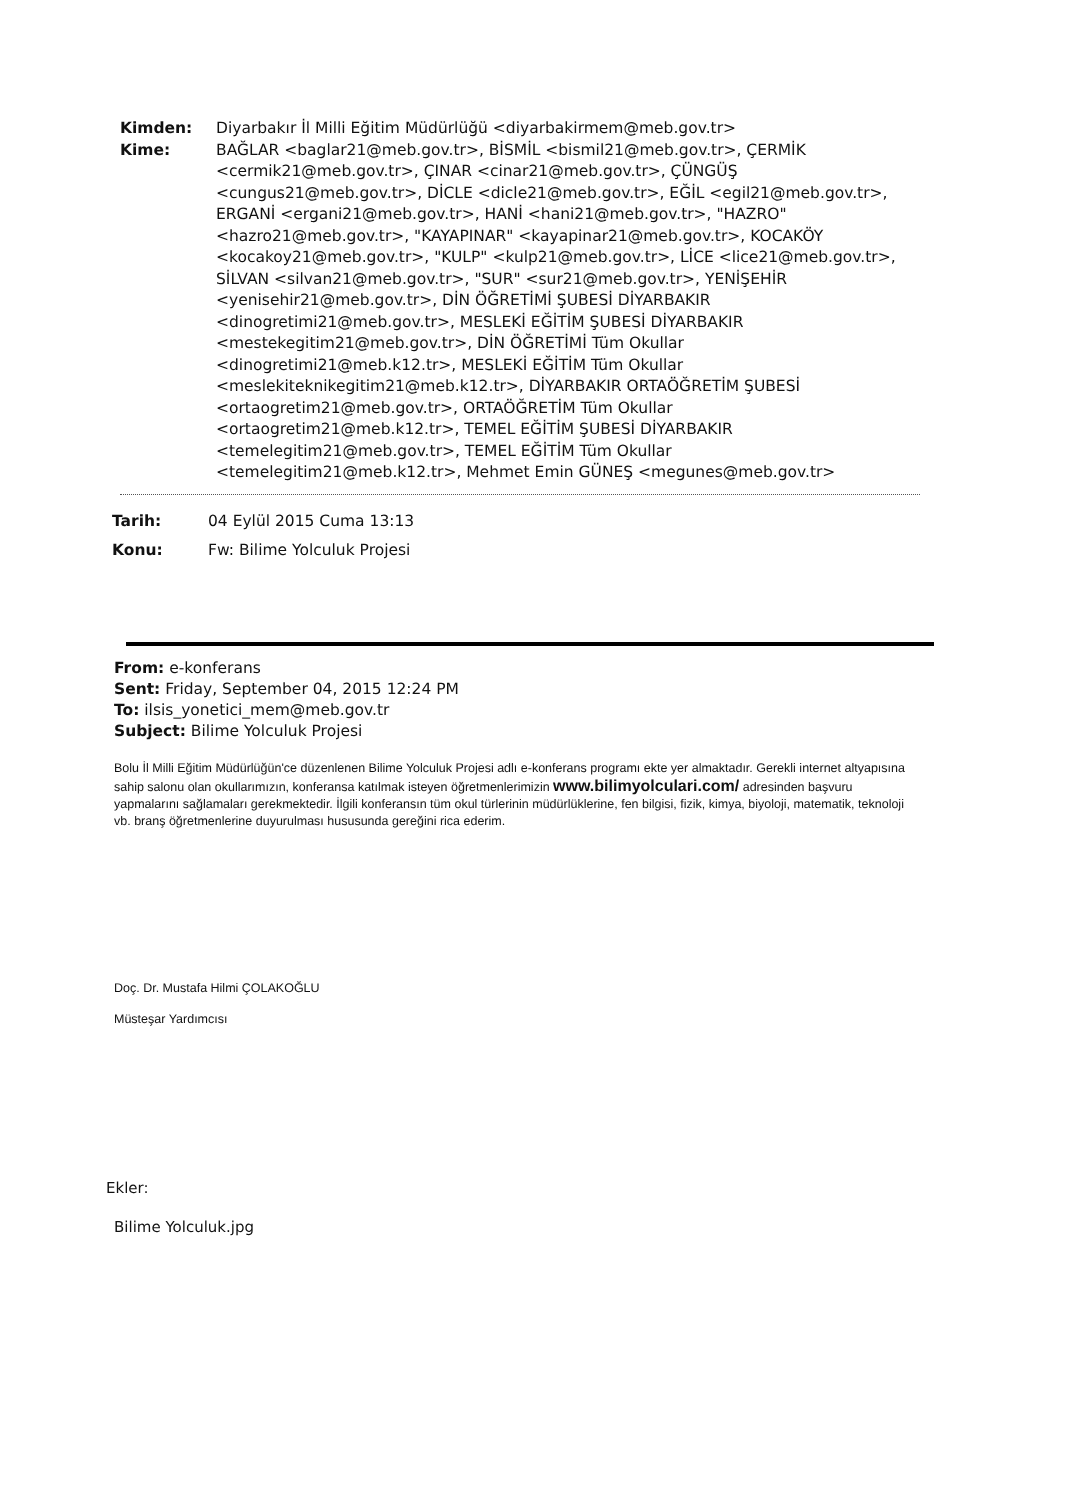Kimden: Diyarbakır İl Milli Eğitim Müdürlüğü <diyarbakirmem@meb.gov.tr>
Kime: BAĞLAR <baglar21@meb.gov.tr>, BİSMİL <bismil21@meb.gov.tr>, ÇERMİK <cermik21@meb.gov.tr>, ÇINAR <cinar21@meb.gov.tr>, ÇÜNGÜŞ <cungus21@meb.gov.tr>, DİCLE <dicle21@meb.gov.tr>, EĞİL <egil21@meb.gov.tr>, ERGANİ <ergani21@meb.gov.tr>, HANİ <hani21@meb.gov.tr>, "HAZRO" <hazro21@meb.gov.tr>, "KAYAPINAR" <kayapinar21@meb.gov.tr>, KOCAKÖY <kocakoy21@meb.gov.tr>, "KULP" <kulp21@meb.gov.tr>, LİCE <lice21@meb.gov.tr>, SİLVAN <silvan21@meb.gov.tr>, "SUR" <sur21@meb.gov.tr>, YENİŞEHİR <yenisehir21@meb.gov.tr>, DİN ÖĞRETİMİ ŞUBESİ DİYARBAKIR <dinogretimi21@meb.gov.tr>, MESLEKİ EĞİTİM ŞUBESİ DİYARBAKIR <mestekegitim21@meb.gov.tr>, DİN ÖĞRETİMİ Tüm Okullar <dinogretimi21@meb.k12.tr>, MESLEKİ EĞİTİM Tüm Okullar <meslekiteknikegitim21@meb.k12.tr>, DİYARBAKIR ORTAÖĞRETİM ŞUBESİ <ortaogretim21@meb.gov.tr>, ORTAÖĞRETİM Tüm Okullar <ortaogretim21@meb.k12.tr>, TEMEL EĞİTİM ŞUBESİ DİYARBAKIR <temelegitim21@meb.gov.tr>, TEMEL EĞİTİM Tüm Okullar <temelegitim21@meb.k12.tr>, Mehmet Emin GÜNEŞ <megunes@meb.gov.tr>
Tarih: 04 Eylül 2015 Cuma 13:13
Konu: Fw: Bilime Yolculuk Projesi
From: e-konferans
Sent: Friday, September 04, 2015 12:24 PM
To: ilsis_yonetici_mem@meb.gov.tr
Subject: Bilime Yolculuk Projesi
Bolu İl Milli Eğitim Müdürlüğün'ce düzenlenen Bilime Yolculuk Projesi adlı e-konferans programı ekte yer almaktadır. Gerekli internet altyapısına sahip salonu olan okullarımızın, konferansa katılmak isteyen öğretmenlerimizin www.bilimyolculari.com/ adresinden başvuru yapmalarını sağlamaları gerekmektedir. İlgili konferansın tüm okul türlerinin müdürlüklerine, fen bilgisi, fizik, kimya, biyoloji, matematik, teknoloji vb. branş öğretmenlerine duyurulması hususunda gereğini rica ederim.
Doç. Dr. Mustafa Hilmi ÇOLAKOĞLU
Müsteşar Yardımcısı
Ekler:
Bilime Yolculuk.jpg